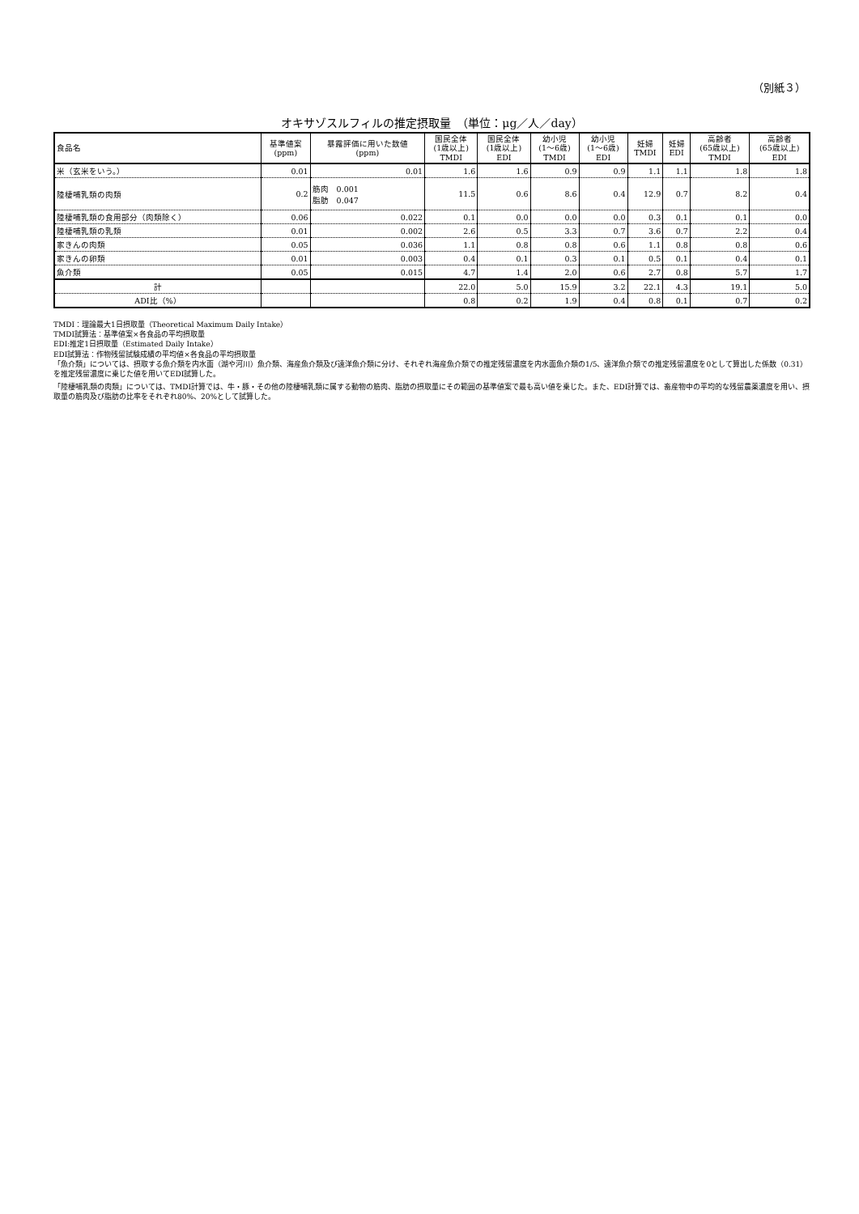（別紙３）
オキサゾスルフィルの推定摂取量　（単位：μg／人／day）
| 食品名 | 基準値案 (ppm) | 暴露評価に用いた数値 (ppm) | 国民全体 (1歳以上) TMDI | 国民全体 (1歳以上) EDI | 幼小児 (1～6歳) TMDI | 幼小児 (1～6歳) EDI | 妊婦 TMDI | 妊婦 EDI | 高齢者 (65歳以上) TMDI | 高齢者 (65歳以上) EDI |
| --- | --- | --- | --- | --- | --- | --- | --- | --- | --- | --- |
| 米（玄米をいう。） | 0.01 | 0.01 | 1.6 | 1.6 | 0.9 | 0.9 | 1.1 | 1.1 | 1.8 | 1.8 |
| 陸棲哺乳類の肉類 | 0.2 | 筋肉 0.001 脂肪 0.047 | 11.5 | 0.6 | 8.6 | 0.4 | 12.9 | 0.7 | 8.2 | 0.4 |
| 陸棲哺乳類の食用部分（肉類除く） | 0.06 | 0.022 | 0.1 | 0.0 | 0.0 | 0.0 | 0.3 | 0.1 | 0.1 | 0.0 |
| 陸棲哺乳類の乳類 | 0.01 | 0.002 | 2.6 | 0.5 | 3.3 | 0.7 | 3.6 | 0.7 | 2.2 | 0.4 |
| 家きんの肉類 | 0.05 | 0.036 | 1.1 | 0.8 | 0.8 | 0.6 | 1.1 | 0.8 | 0.8 | 0.6 |
| 家きんの卵類 | 0.01 | 0.003 | 0.4 | 0.1 | 0.3 | 0.1 | 0.5 | 0.1 | 0.4 | 0.1 |
| 魚介類 | 0.05 | 0.015 | 4.7 | 1.4 | 2.0 | 0.6 | 2.7 | 0.8 | 5.7 | 1.7 |
| 計 | | | 22.0 | 5.0 | 15.9 | 3.2 | 22.1 | 4.3 | 19.1 | 5.0 |
| ADI比（%） | | | 0.8 | 0.2 | 1.9 | 0.4 | 0.8 | 0.1 | 0.7 | 0.2 |
TMDI：理論最大1日摂取量（Theoretical Maximum Daily Intake）
TMDI試算法：基準値案×各食品の平均摂取量
EDI:推定1日摂取量（Estimated Daily Intake）
EDI試算法：作物残留試験成績の平均値×各食品の平均摂取量
「魚介類」については、摂取する魚介類を内水面（湖や河川）魚介類、海産魚介類及び遠洋魚介類に分け、それぞれ海産魚介類での推定残留濃度を内水面魚介類の1/5、遠洋魚介類での推定残留濃度を0として算出した係数（0.31）を推定残留濃度に乗じた値を用いてEDI試算した。
「陸棲哺乳類の肉類」については、TMDI計算では、牛・豚・その他の陸棲哺乳類に属する動物の筋肉、脂肪の摂取量にその範囲の基準値案で最も高い値を乗じた。また、EDI計算では、畜産物中の平均的な残留農薬濃度を用い、摂取量の筋肉及び脂肪の比率をそれぞれ80%、20%として試算した。